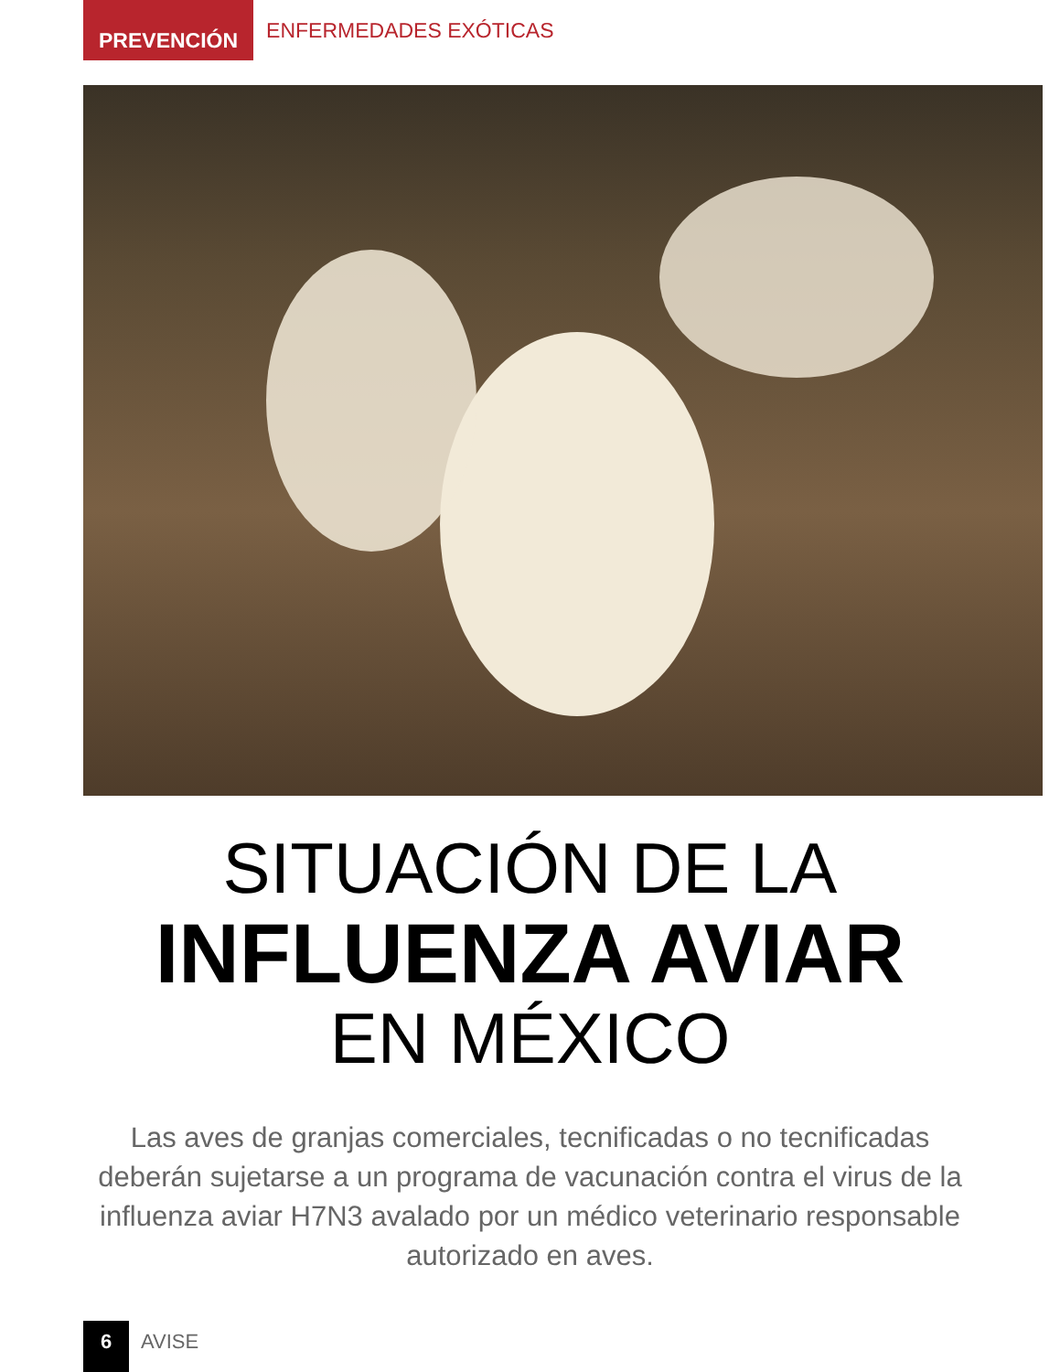PREVENCIÓN
ENFERMEDADES EXÓTICAS
SITUACIÓN DE LA
INFLUENZA AVIAR
EN MÉXICO
Las aves de granjas comerciales, tecnificadas o no tecnificadas deberán sujetarse a un programa de vacunación contra el virus de la influenza aviar H7N3 avalado por un médico veterinario responsable autorizado en aves.
6
AVISE